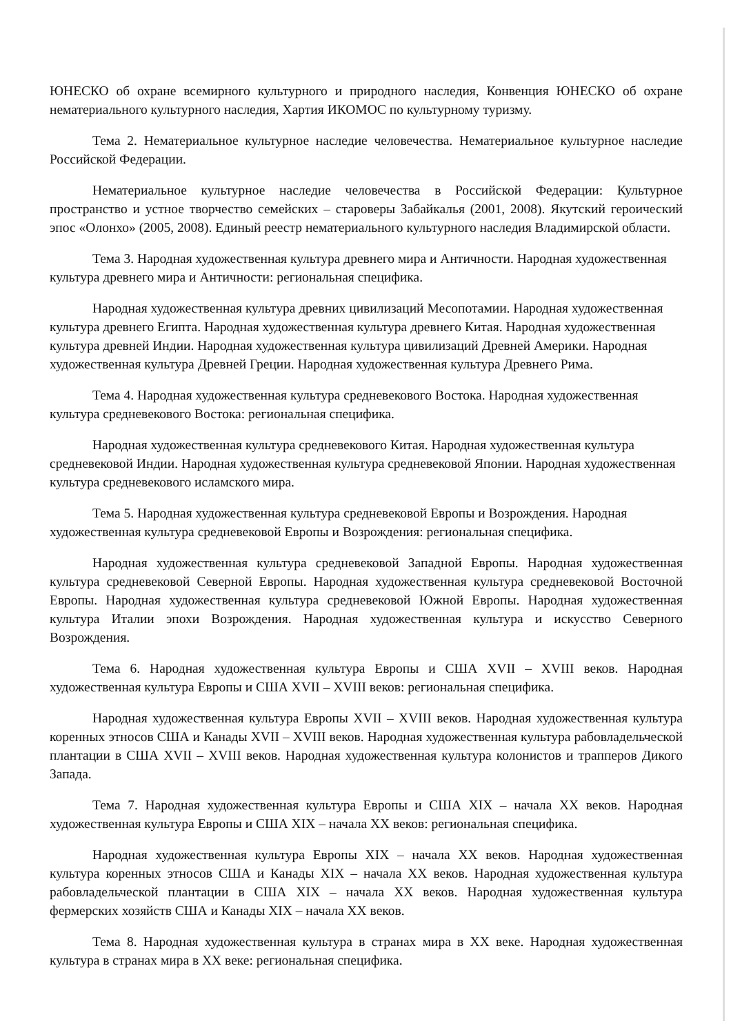ЮНЕСКО об охране всемирного культурного и природного наследия, Конвенция ЮНЕСКО об охране нематериального культурного наследия, Хартия ИКОМОС по культурному туризму.
Тема 2. Нематериальное культурное наследие человечества. Нематериальное культурное наследие Российской Федерации.
Нематериальное культурное наследие человечества в Российской Федерации: Культурное пространство и устное творчество семейских – староверы Забайкалья (2001, 2008). Якутский героический эпос «Олонхо» (2005, 2008). Единый реестр нематериального культурного наследия Владимирской области.
Тема 3. Народная художественная культура древнего мира и Античности. Народная художественная культура древнего мира и Античности: региональная специфика.
Народная художественная культура древних цивилизаций Месопотамии. Народная художественная культура древнего Египта. Народная художественная культура древнего Китая. Народная художественная культура древней Индии. Народная художественная культура цивилизаций Древней Америки. Народная художественная культура Древней Греции. Народная художественная культура Древнего Рима.
Тема 4. Народная художественная культура средневекового Востока. Народная художественная культура средневекового Востока: региональная специфика.
Народная художественная культура средневекового Китая. Народная художественная культура средневековой Индии. Народная художественная культура средневековой Японии. Народная художественная культура средневекового исламского мира.
Тема 5. Народная художественная культура средневековой Европы и Возрождения. Народная художественная культура средневековой Европы и Возрождения: региональная специфика.
Народная художественная культура средневековой Западной Европы. Народная художественная культура средневековой Северной Европы. Народная художественная культура средневековой Восточной Европы. Народная художественная культура средневековой Южной Европы. Народная художественная культура Италии эпохи Возрождения. Народная художественная культура и искусство Северного Возрождения.
Тема 6. Народная художественная культура Европы и США XVII – XVIII веков. Народная художественная культура Европы и США XVII – XVIII веков: региональная специфика.
Народная художественная культура Европы XVII – XVIII веков. Народная художественная культура коренных этносов США и Канады XVII – XVIII веков. Народная художественная культура рабовладельческой плантации в США XVII – XVIII веков. Народная художественная культура колонистов и трапперов Дикого Запада.
Тема 7. Народная художественная культура Европы и США XIX – начала XX веков. Народная художественная культура Европы и США XIX – начала XX веков: региональная специфика.
Народная художественная культура Европы XIX – начала XX веков. Народная художественная культура коренных этносов США и Канады XIX – начала XX веков. Народная художественная культура рабовладельческой плантации в США XIX – начала XX веков. Народная художественная культура фермерских хозяйств США и Канады XIX – начала XX веков.
Тема 8. Народная художественная культура в странах мира в XX веке. Народная художественная культура в странах мира в XX веке: региональная специфика.